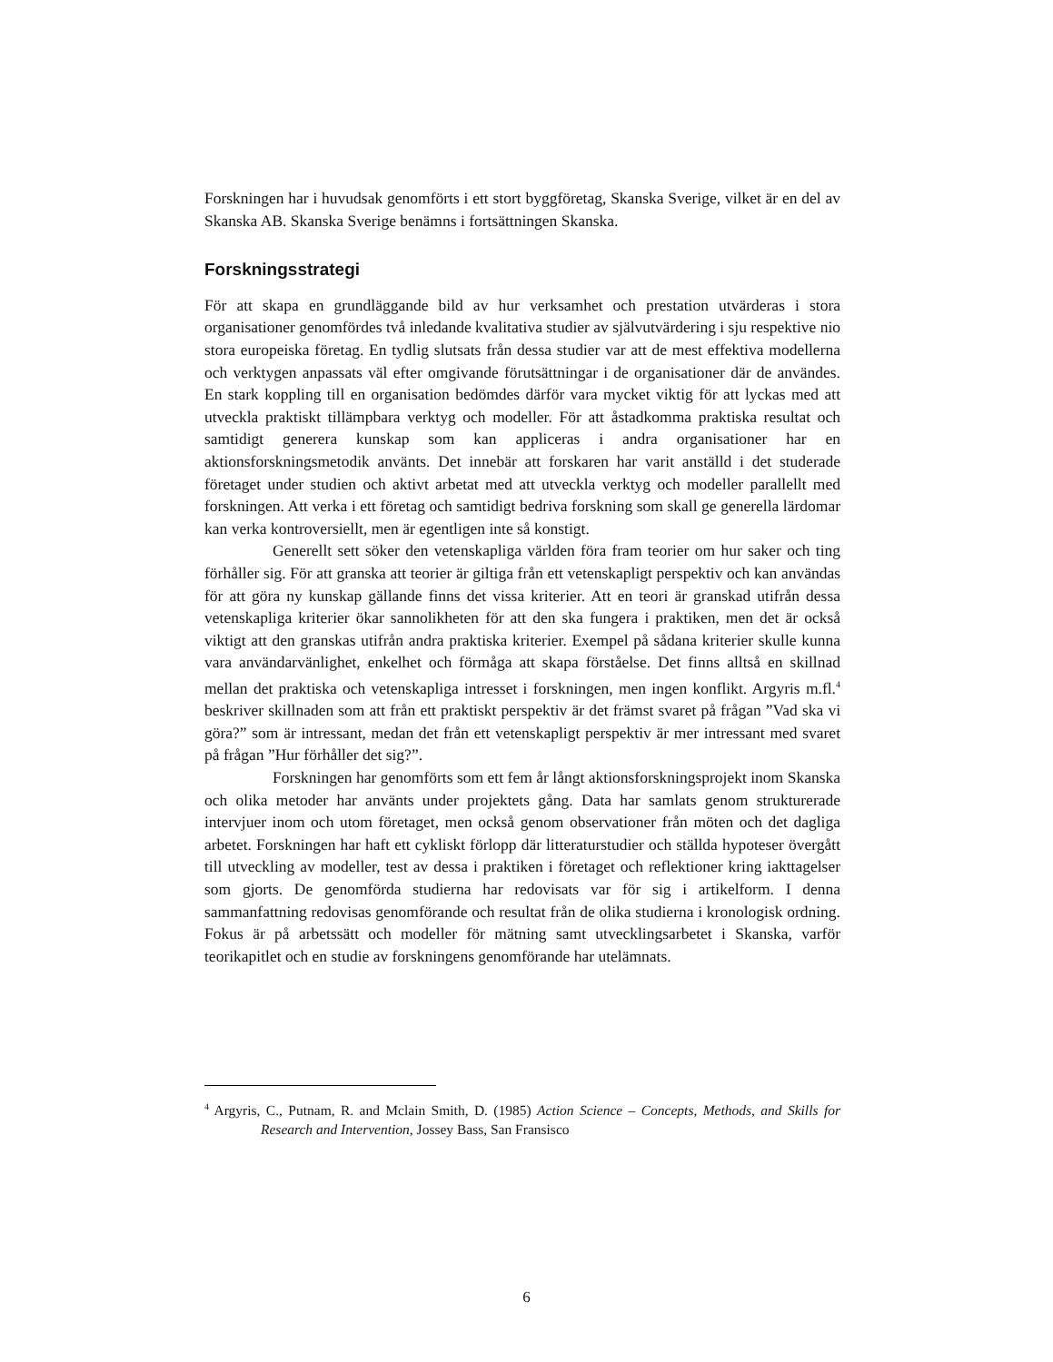Forskningen har i huvudsak genomförts i ett stort byggföretag, Skanska Sverige, vilket är en del av Skanska AB. Skanska Sverige benämns i fortsättningen Skanska.
Forskningsstrategi
För att skapa en grundläggande bild av hur verksamhet och prestation utvärderas i stora organisationer genomfördes två inledande kvalitativa studier av självutvärdering i sju respektive nio stora europeiska företag. En tydlig slutsats från dessa studier var att de mest effektiva modellerna och verktygen anpassats väl efter omgivande förutsättningar i de organisationer där de användes. En stark koppling till en organisation bedömdes därför vara mycket viktig för att lyckas med att utveckla praktiskt tillämpbara verktyg och modeller. För att åstadkomma praktiska resultat och samtidigt generera kunskap som kan appliceras i andra organisationer har en aktionsforskningsmetodik använts. Det innebär att forskaren har varit anställd i det studerade företaget under studien och aktivt arbetat med att utveckla verktyg och modeller parallellt med forskningen. Att verka i ett företag och samtidigt bedriva forskning som skall ge generella lärdomar kan verka kontroversiellt, men är egentligen inte så konstigt.
Generellt sett söker den vetenskapliga världen föra fram teorier om hur saker och ting förhåller sig. För att granska att teorier är giltiga från ett vetenskapligt perspektiv och kan användas för att göra ny kunskap gällande finns det vissa kriterier. Att en teori är granskad utifrån dessa vetenskapliga kriterier ökar sannolikheten för att den ska fungera i praktiken, men det är också viktigt att den granskas utifrån andra praktiska kriterier. Exempel på sådana kriterier skulle kunna vara användarvänlighet, enkelhet och förmåga att skapa förståelse. Det finns alltså en skillnad mellan det praktiska och vetenskapliga intresset i forskningen, men ingen konflikt. Argyris m.fl.<sup>4</sup> beskriver skillnaden som att från ett praktiskt perspektiv är det främst svaret på frågan ”Vad ska vi göra?” som är intressant, medan det från ett vetenskapligt perspektiv är mer intressant med svaret på frågan ”Hur förhåller det sig?”.
Forskningen har genomförts som ett fem år långt aktionsforskningsprojekt inom Skanska och olika metoder har använts under projektets gång. Data har samlats genom strukturerade intervjuer inom och utom företaget, men också genom observationer från möten och det dagliga arbetet. Forskningen har haft ett cykliskt förlopp där litteraturstudier och ställda hypoteser övergått till utveckling av modeller, test av dessa i praktiken i företaget och reflektioner kring iakttagelser som gjorts. De genomförda studierna har redovisats var för sig i artikelform. I denna sammanfattning redovisas genomförande och resultat från de olika studierna i kronologisk ordning. Fokus är på arbetssätt och modeller för mätning samt utvecklingsarbetet i Skanska, varför teorikapitlet och en studie av forskningens genomförande har utelämnats.
<sup>4</sup> Argyris, C., Putnam, R. and Mclain Smith, D. (1985) Action Science – Concepts, Methods, and Skills for Research and Intervention, Jossey Bass, San Fransisco
6